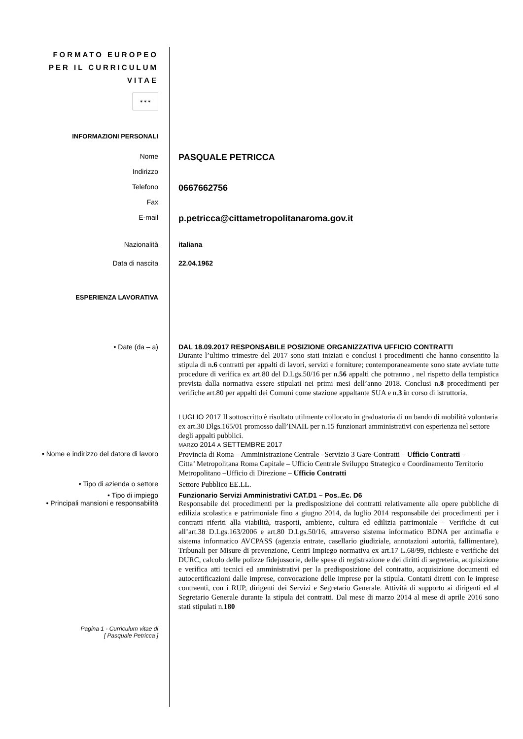FORMATO EUROPEO
PER IL CURRICULUM
VITAE
✶✶✶
INFORMAZIONI PERSONALI
Nome
PASQUALE PETRICCA
Indirizzo
Telefono
0667662756
Fax
E-mail
p.petricca@cittametropolitanaroma.gov.it
Nazionalità italiana
Data di nascita 22.04.1962
ESPERIENZA LAVORATIVA
• Date (da – a) DAL 18.09.2017 RESPONSABILE POSIZIONE ORGANIZZATIVA UFFICIO CONTRATTI
Durante l’ultimo trimestre del 2017 sono stati iniziati e conclusi i procedimenti che hanno consentito la stipula di n.6 contratti per appalti di lavori, servizi e forniture; contemporaneamente sono state avviate tutte procedure di verifica ex art.80 del D.Lgs.50/16 per n.56 appalti che potranno , nel rispetto della tempistica prevista dalla normativa essere stipulati nei primi mesi dell’anno 2018. Conclusi n.8 procedimenti per verifiche art.80 per appalti dei Comuni come stazione appaltante SUA e n.3 in corso di istruttoria.
LUGLIO 2017 Il sottoscritto è risultato utilmente collocato in graduatoria di un bando di mobilità volontaria ex art.30 Dlgs.165/01 promosso dall’INAIL per n.15 funzionari amministrativi con esperienza nel settore degli appalti pubblici.
MARZO 2014 A SETTEMBRE 2017
• Nome e indirizzo del datore di lavoro
Provincia di Roma – Amministrazione Centrale –Servizio 3 Gare-Contratti – Ufficio Contratti –
Citta’ Metropolitana Roma Capitale – Ufficio Centrale Sviluppo Strategico e Coordinamento Territorio Metropolitano –Ufficio di Direzione – Ufficio Contratti
• Tipo di azienda o settore
Settore Pubblico EE.LL.
• Tipo di impiego
• Principali mansioni e responsabilità
Funzionario Servizi Amministrativi CAT.D1 – Pos..Ec. D6
Responsabile dei procedimenti per la predisposizione dei contratti relativamente alle opere pubbliche di edilizia scolastica e patrimoniale fino a giugno 2014, da luglio 2014 responsabile dei procedimenti per i contratti riferiti alla viabilità, trasporti, ambiente, cultura ed edilizia patrimoniale – Verifiche di cui all’art.38 D.Lgs.163/2006 e art.80 D.Lgs.50/16, attraverso sistema informatico BDNA per antimafia e sistema informatico AVCPASS (agenzia entrate, casellario giudiziale, annotazioni autorità, fallimentare), Tribunali per Misure di prevenzione, Centri Impiego normativa ex art.17 L.68/99, richieste e verifiche dei DURC, calcolo delle polizze fidejussorie, delle spese di registrazione e dei diritti di segreteria, acquisizione e verifica atti tecnici ed amministrativi per la predisposizione del contratto, acquisizione documenti ed autocertificazioni dalle imprese, convocazione delle imprese per la stipula. Contatti diretti con le imprese contraenti, con i RUP, dirigenti dei Servizi e Segretario Generale. Attività di supporto ai dirigenti ed al Segretario Generale durante la stipula dei contratti. Dal mese di marzo 2014 al mese di aprile 2016 sono stati stipulati n.180
Pagina 1 - Curriculum vitae di
[ Pasquale Petricca ]